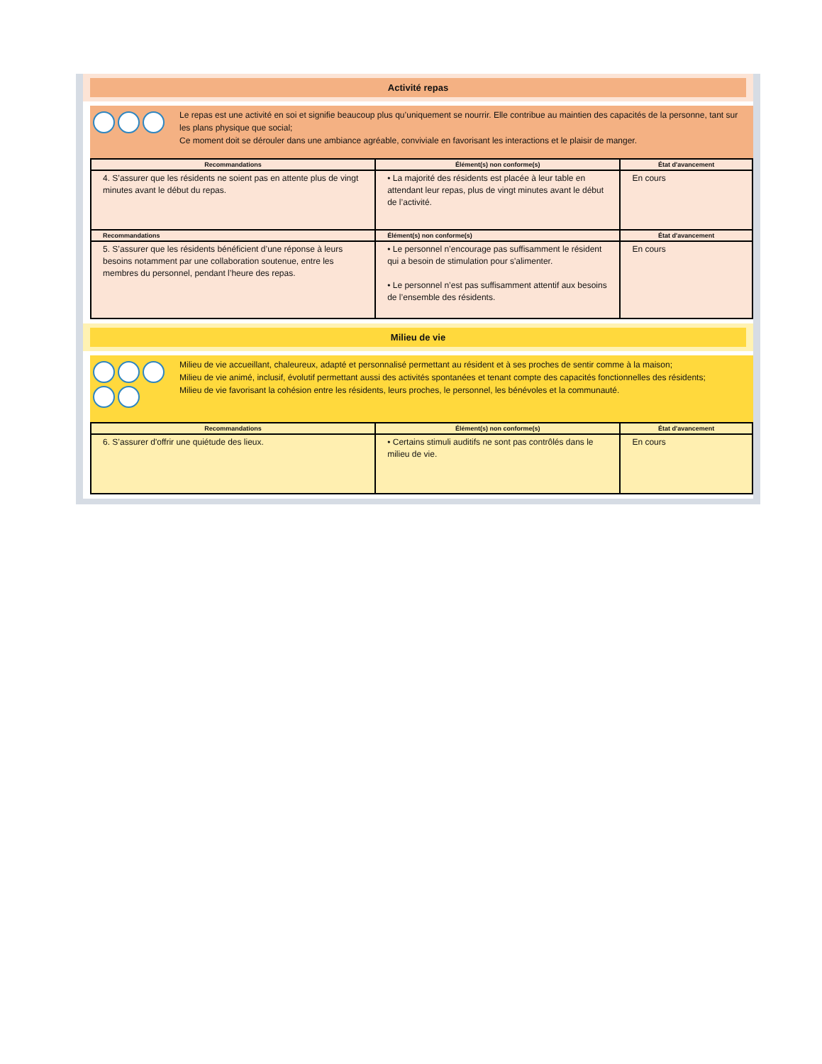Activité repas
Le repas est une activité en soi et signifie beaucoup plus qu’uniquement se nourrir. Elle contribue au maintien des capacités de la personne, tant sur les plans physique que social;
Ce moment doit se dérouler dans une ambiance agréable, conviviale en favorisant les interactions et le plaisir de manger.
| Recommandations | Élément(s) non conforme(s) | État d'avancement |
| --- | --- | --- |
| 4. S’assurer que les résidents ne soient pas en attente plus de vingt minutes avant le début du repas. | • La majorité des résidents est placée à leur table en attendant leur repas, plus de vingt minutes avant le début de l’activité. | En cours |
| Recommandations | Élément(s) non conforme(s) | État d'avancement |
| 5. S’assurer que les résidents bénéficient d’une réponse à leurs besoins notamment par une collaboration soutenue, entre les membres du personnel, pendant l’heure des repas. | • Le personnel n’encourage pas suffisamment le résident qui a besoin de stimulation pour s'alimenter. • Le personnel n’est pas suffisamment attentif aux besoins de l’ensemble des résidents. | En cours |
Milieu de vie
Milieu de vie accueillant, chaleureux, adapté et personnalisé permettant au résident et à ses proches de sentir comme à la maison;
Milieu de vie animé, inclusif, évolutif permettant aussi des activités spontanées et tenant compte des capacités fonctionnelles des résidents;
Milieu de vie favorisant la cohésion entre les résidents, leurs proches, le personnel, les bénévoles et la communauté.
| Recommandations | Élément(s) non conforme(s) | État d'avancement |
| --- | --- | --- |
| 6. S’assurer d'offrir une quiétude des lieux. | • Certains stimuli auditifs ne sont pas contrôlés dans le milieu de vie. | En cours |